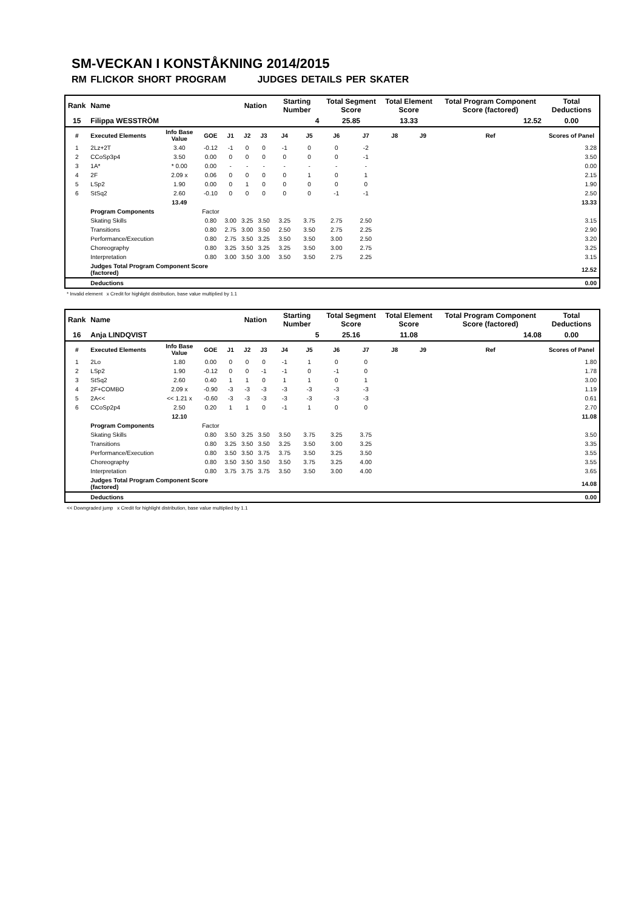SM-VECKAN I KONSTÅKNING 2014/2015
RM FLICKOR SHORT PROGRAM JUDGES DETAILS PER SKATER
| Rank | Name | | | | Nation | | Starting Number | | Total Segment Score | | Total Element Score | | Total Program Component Score (factored) | | | Total Deductions |
| --- | --- | --- | --- | --- | --- | --- | --- | --- | --- | --- | --- | --- | --- | --- | --- | --- |
| 15 | Filippa WESSTRÖM | | | | | | 4 | | 25.85 | | 13.33 | | 12.52 | | | 0.00 |
| # | Executed Elements | Info Base Value | GOE | J1 | J2 | J3 | J4 | J5 | J6 | J7 | J8 | J9 | | Ref | | Scores of Panel |
| 1 | 2Lz+2T | 3.40 | -0.12 | -1 | 0 | 0 | -1 | 0 | 0 | -2 | | | | | | 3.28 |
| 2 | CCoSp3p4 | 3.50 | 0.00 | 0 | 0 | 0 | 0 | 0 | 0 | -1 | | | | | | 3.50 |
| 3 | 1A* | * 0.00 | 0.00 | - | - | - | - | - | - | - | | | | | | 0.00 |
| 4 | 2F | 2.09 x | 0.06 | 0 | 0 | 0 | 0 | 1 | 0 | 1 | | | | | | 2.15 |
| 5 | LSp2 | 1.90 | 0.00 | 0 | 1 | 0 | 0 | 0 | 0 | 0 | | | | | | 1.90 |
| 6 | StSq2 | 2.60 | -0.10 | 0 | 0 | 0 | 0 | 0 | -1 | -1 | | | | | | 2.50 |
| | | 13.49 | | | | | | | | | | | | | | 13.33 |
| | Program Components | | Factor | | | | | | | | | | | | | |
| | Skating Skills | | 0.80 | 3.00 | 3.25 | 3.50 | 3.25 | 3.75 | 2.75 | 2.50 | | | | | | 3.15 |
| | Transitions | | 0.80 | 2.75 | 3.00 | 3.50 | 2.50 | 3.50 | 2.75 | 2.25 | | | | | | 2.90 |
| | Performance/Execution | | 0.80 | 2.75 | 3.50 | 3.25 | 3.50 | 3.50 | 3.00 | 2.50 | | | | | | 3.20 |
| | Choreography | | 0.80 | 3.25 | 3.50 | 3.25 | 3.25 | 3.50 | 3.00 | 2.75 | | | | | | 3.25 |
| | Interpretation | | 0.80 | 3.00 | 3.50 | 3.00 | 3.50 | 3.50 | 2.75 | 2.25 | | | | | | 3.15 |
| | Judges Total Program Component Score (factored) | | | | | | | | | | | | | | | 12.52 |
| | Deductions | | | | | | | | | | | | | | | 0.00 |
* Invalid element x Credit for highlight distribution, base value multiplied by 1.1
| Rank | Name | | | | Nation | | Starting Number | | Total Segment Score | | Total Element Score | | Total Program Component Score (factored) | | | Total Deductions |
| --- | --- | --- | --- | --- | --- | --- | --- | --- | --- | --- | --- | --- | --- | --- | --- | --- |
| 16 | Anja LINDQVIST | | | | | | 5 | | 25.16 | | 11.08 | | 14.08 | | | 0.00 |
| # | Executed Elements | Info Base Value | GOE | J1 | J2 | J3 | J4 | J5 | J6 | J7 | J8 | J9 | | Ref | | Scores of Panel |
| 1 | 2Lo | 1.80 | 0.00 | 0 | 0 | 0 | -1 | 1 | 0 | 0 | | | | | | 1.80 |
| 2 | LSp2 | 1.90 | -0.12 | 0 | 0 | -1 | -1 | 0 | -1 | 0 | | | | | | 1.78 |
| 3 | StSq2 | 2.60 | 0.40 | 1 | 1 | 0 | 1 | 1 | 0 | 1 | | | | | | 3.00 |
| 4 | 2F+COMBO | 2.09 x | -0.90 | -3 | -3 | -3 | -3 | -3 | -3 | -3 | | | | | | 1.19 |
| 5 | 2A<< | << 1.21 x | -0.60 | -3 | -3 | -3 | -3 | -3 | -3 | -3 | | | | | | 0.61 |
| 6 | CCoSp2p4 | 2.50 | 0.20 | 1 | 1 | 0 | -1 | 1 | 0 | 0 | | | | | | 2.70 |
| | | 12.10 | | | | | | | | | | | | | | 11.08 |
| | Program Components | | Factor | | | | | | | | | | | | | |
| | Skating Skills | | 0.80 | 3.50 | 3.25 | 3.50 | 3.50 | 3.75 | 3.25 | 3.75 | | | | | | 3.50 |
| | Transitions | | 0.80 | 3.25 | 3.50 | 3.50 | 3.25 | 3.50 | 3.00 | 3.25 | | | | | | 3.35 |
| | Performance/Execution | | 0.80 | 3.50 | 3.50 | 3.75 | 3.75 | 3.50 | 3.25 | 3.50 | | | | | | 3.55 |
| | Choreography | | 0.80 | 3.50 | 3.50 | 3.50 | 3.50 | 3.75 | 3.25 | 4.00 | | | | | | 3.55 |
| | Interpretation | | 0.80 | 3.75 | 3.75 | 3.75 | 3.50 | 3.50 | 3.00 | 4.00 | | | | | | 3.65 |
| | Judges Total Program Component Score (factored) | | | | | | | | | | | | | | | 14.08 |
| | Deductions | | | | | | | | | | | | | | | 0.00 |
<< Downgraded jump x Credit for highlight distribution, base value multiplied by 1.1